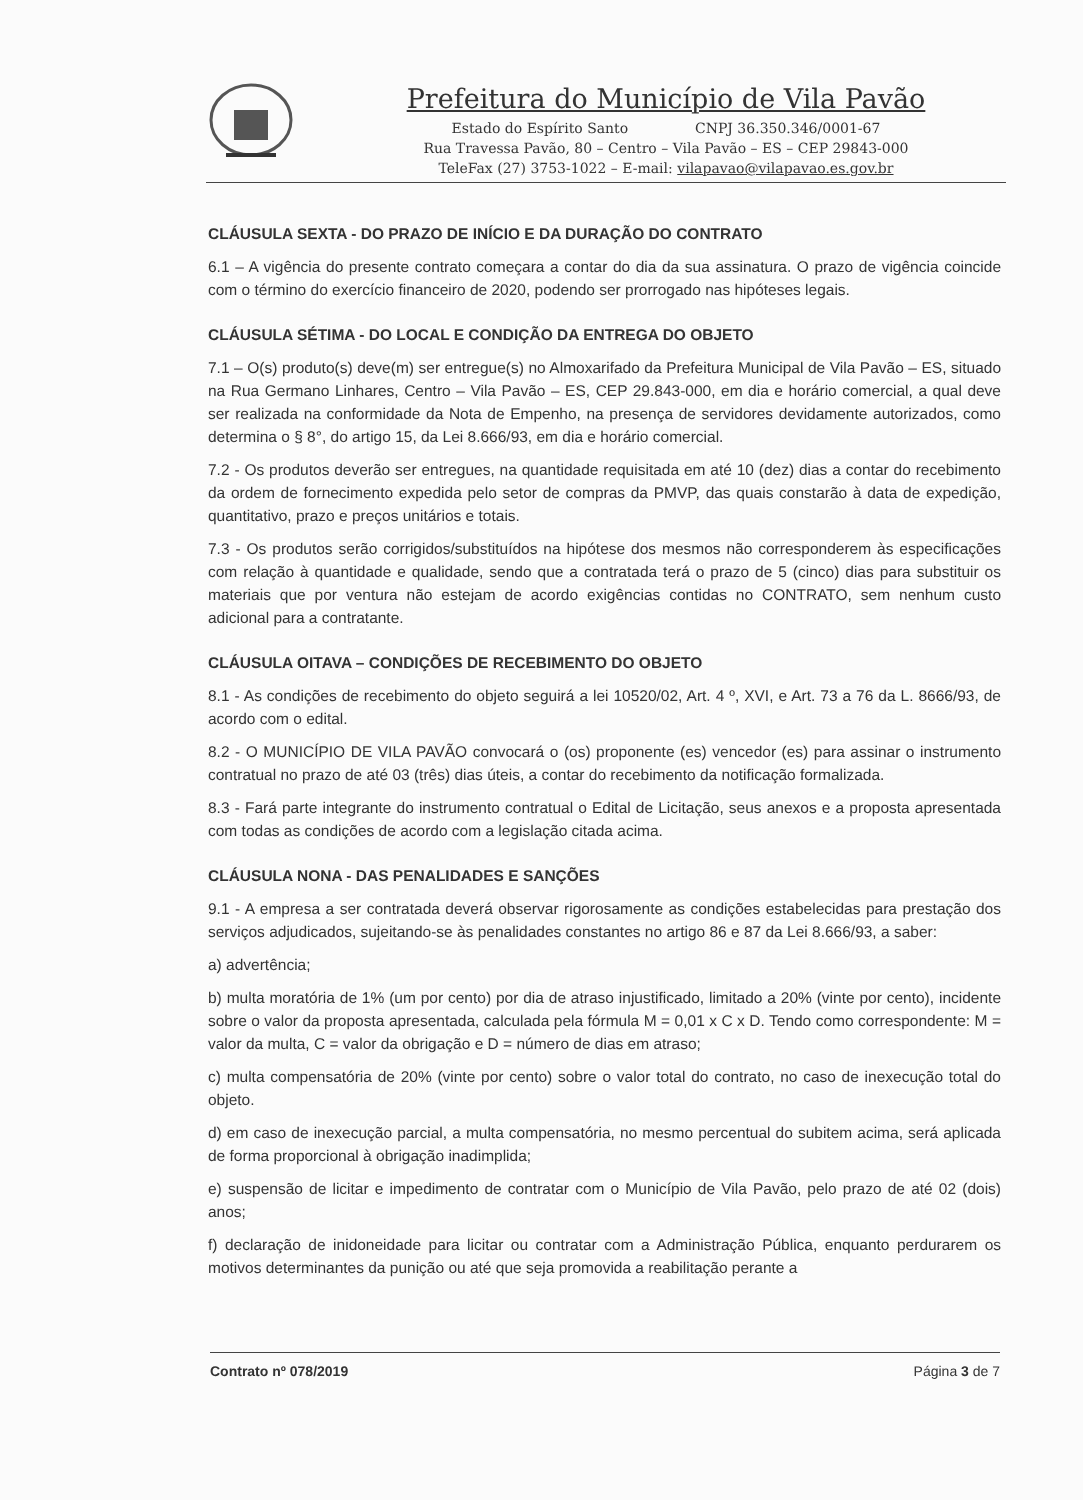Prefeitura do Município de Vila Pavão
Estado do Espírito Santo CNPJ 36.350.346/0001-67
Rua Travessa Pavão, 80 – Centro – Vila Pavão – ES – CEP 29843-000
TeleFax (27) 3753-1022 – E-mail: vilapavao@vilapavao.es.gov.br
CLÁUSULA SEXTA - DO PRAZO DE INÍCIO E DA DURAÇÃO DO CONTRATO
6.1 – A vigência do presente contrato começara a contar do dia da sua assinatura. O prazo de vigência coincide com o término do exercício financeiro de 2020, podendo ser prorrogado nas hipóteses legais.
CLÁUSULA SÉTIMA - DO LOCAL E CONDIÇÃO DA ENTREGA DO OBJETO
7.1 – O(s) produto(s) deve(m) ser entregue(s) no Almoxarifado da Prefeitura Municipal de Vila Pavão – ES, situado na Rua Germano Linhares, Centro – Vila Pavão – ES, CEP 29.843-000, em dia e horário comercial, a qual deve ser realizada na conformidade da Nota de Empenho, na presença de servidores devidamente autorizados, como determina o § 8°, do artigo 15, da Lei 8.666/93, em dia e horário comercial.
7.2 - Os produtos deverão ser entregues, na quantidade requisitada em até 10 (dez) dias a contar do recebimento da ordem de fornecimento expedida pelo setor de compras da PMVP, das quais constarão à data de expedição, quantitativo, prazo e preços unitários e totais.
7.3 - Os produtos serão corrigidos/substituídos na hipótese dos mesmos não corresponderem às especificações com relação à quantidade e qualidade, sendo que a contratada terá o prazo de 5 (cinco) dias para substituir os materiais que por ventura não estejam de acordo exigências contidas no CONTRATO, sem nenhum custo adicional para a contratante.
CLÁUSULA OITAVA – CONDIÇÕES DE RECEBIMENTO DO OBJETO
8.1 - As condições de recebimento do objeto seguirá a lei 10520/02, Art. 4 º, XVI, e Art. 73 a 76 da L. 8666/93, de acordo com o edital.
8.2 - O MUNICÍPIO DE VILA PAVÃO convocará o (os) proponente (es) vencedor (es) para assinar o instrumento contratual no prazo de até 03 (três) dias úteis, a contar do recebimento da notificação formalizada.
8.3 - Fará parte integrante do instrumento contratual o Edital de Licitação, seus anexos e a proposta apresentada com todas as condições de acordo com a legislação citada acima.
CLÁUSULA NONA - DAS PENALIDADES E SANÇÕES
9.1 - A empresa a ser contratada deverá observar rigorosamente as condições estabelecidas para prestação dos serviços adjudicados, sujeitando-se às penalidades constantes no artigo 86 e 87 da Lei 8.666/93, a saber:
a) advertência;
b) multa moratória de 1% (um por cento) por dia de atraso injustificado, limitado a 20% (vinte por cento), incidente sobre o valor da proposta apresentada, calculada pela fórmula M = 0,01 x C x D. Tendo como correspondente: M = valor da multa, C = valor da obrigação e D = número de dias em atraso;
c) multa compensatória de 20% (vinte por cento) sobre o valor total do contrato, no caso de inexecução total do objeto.
d) em caso de inexecução parcial, a multa compensatória, no mesmo percentual do subitem acima, será aplicada de forma proporcional à obrigação inadimplida;
e) suspensão de licitar e impedimento de contratar com o Município de Vila Pavão, pelo prazo de até 02 (dois) anos;
f) declaração de inidoneidade para licitar ou contratar com a Administração Pública, enquanto perdurarem os motivos determinantes da punição ou até que seja promovida a reabilitação perante a
Contrato nº 078/2019 Página 3 de 7